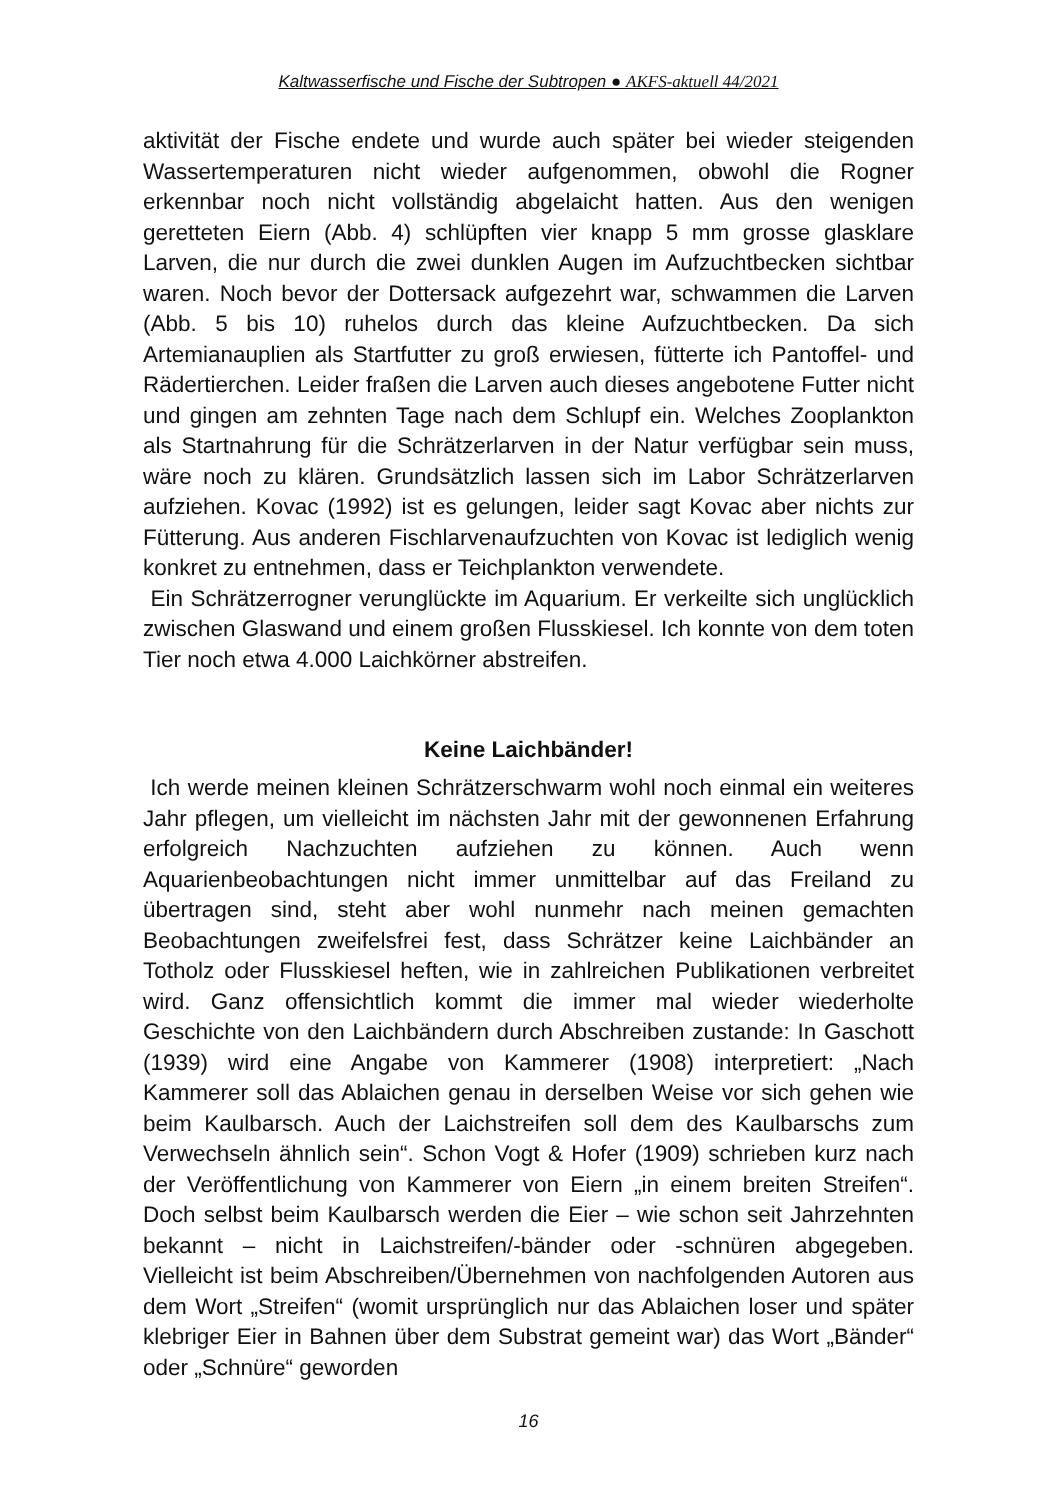Kaltwasserfische und Fische der Subtropen ● AKFS-aktuell 44/2021
aktivität der Fische endete und wurde auch später bei wieder steigenden Wassertemperaturen nicht wieder aufgenommen, obwohl die Rogner erkennbar noch nicht vollständig abgelaicht hatten. Aus den wenigen geretteten Eiern (Abb. 4) schlüpften vier knapp 5 mm grosse glasklare Larven, die nur durch die zwei dunklen Augen im Aufzuchtbecken sichtbar waren. Noch bevor der Dottersack aufgezehrt war, schwammen die Larven (Abb. 5 bis 10) ruhelos durch das kleine Aufzuchtbecken. Da sich Artemianauplien als Startfutter zu groß erwiesen, fütterte ich Pantoffel- und Rädertierchen. Leider fraßen die Larven auch dieses angebotene Futter nicht und gingen am zehnten Tage nach dem Schlupf ein. Welches Zooplankton als Startnahrung für die Schrätzerlarven in der Natur verfügbar sein muss, wäre noch zu klären. Grundsätzlich lassen sich im Labor Schrätzerlarven aufziehen. Kovac (1992) ist es gelungen, leider sagt Kovac aber nichts zur Fütterung. Aus anderen Fischlarvenaufzuchten von Kovac ist lediglich wenig konkret zu entnehmen, dass er Teichplankton verwendete.
Ein Schrätzerrogner verunglückte im Aquarium. Er verkeilte sich unglücklich zwischen Glaswand und einem großen Flusskiesel. Ich konnte von dem toten Tier noch etwa 4.000 Laichkörner abstreifen.
Keine Laichbänder!
Ich werde meinen kleinen Schrätzerschwarm wohl noch einmal ein weiteres Jahr pflegen, um vielleicht im nächsten Jahr mit der gewonnenen Erfahrung erfolgreich Nachzuchten aufziehen zu können. Auch wenn Aquarienbeobachtungen nicht immer unmittelbar auf das Freiland zu übertragen sind, steht aber wohl nunmehr nach meinen gemachten Beobachtungen zweifelsfrei fest, dass Schrätzer keine Laichbänder an Totholz oder Flusskiesel heften, wie in zahlreichen Publikationen verbreitet wird. Ganz offensichtlich kommt die immer mal wieder wiederholte Geschichte von den Laichbändern durch Abschreiben zustande: In Gaschott (1939) wird eine Angabe von Kammerer (1908) interpretiert: „Nach Kammerer soll das Ablaichen genau in derselben Weise vor sich gehen wie beim Kaulbarsch. Auch der Laichstreifen soll dem des Kaulbarschs zum Verwechseln ähnlich sein“. Schon Vogt & Hofer (1909) schrieben kurz nach der Veröffentlichung von Kammerer von Eiern „in einem breiten Streifen“. Doch selbst beim Kaulbarsch werden die Eier – wie schon seit Jahrzehnten bekannt – nicht in Laichstreifen/-bänder oder -schnüren abgegeben. Vielleicht ist beim Abschreiben/Übernehmen von nachfolgenden Autoren aus dem Wort „Streifen“ (womit ursprünglich nur das Ablaichen loser und später klebriger Eier in Bahnen über dem Substrat gemeint war) das Wort „Bänder“ oder „Schnüre“ geworden
16